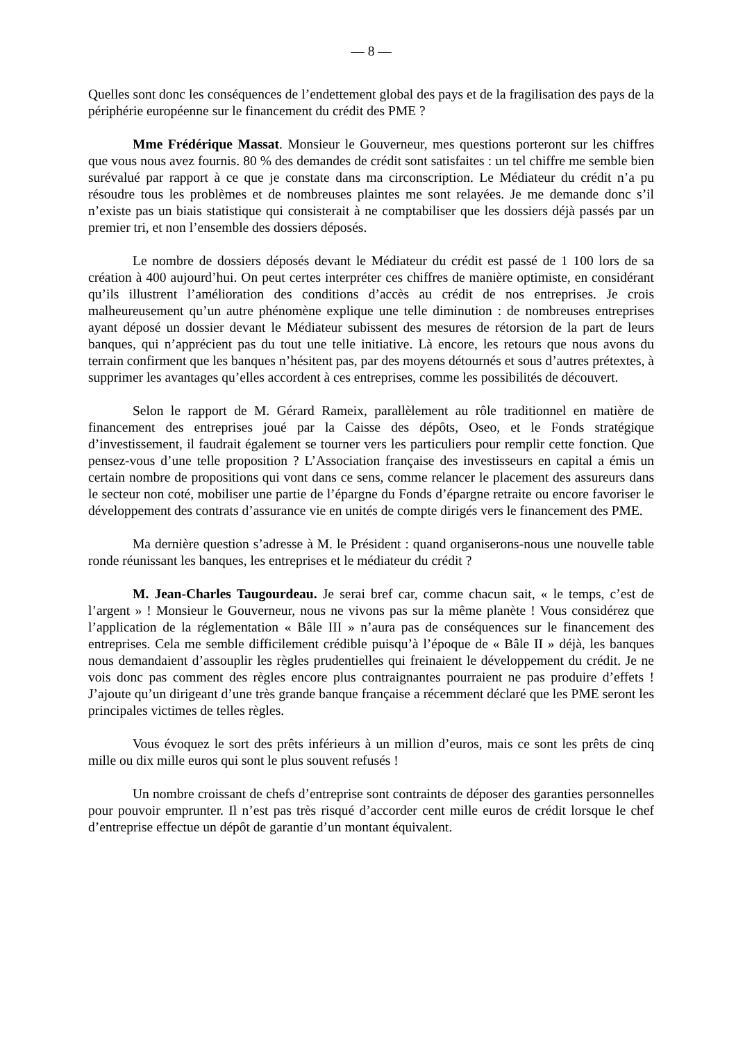— 8 —
Quelles sont donc les conséquences de l’endettement global des pays et de la fragilisation des pays de la périphérie européenne sur le financement du crédit des PME ?
Mme Frédérique Massat. Monsieur le Gouverneur, mes questions porteront sur les chiffres que vous nous avez fournis. 80 % des demandes de crédit sont satisfaites : un tel chiffre me semble bien surévalué par rapport à ce que je constate dans ma circonscription. Le Médiateur du crédit n’a pu résoudre tous les problèmes et de nombreuses plaintes me sont relayées. Je me demande donc s’il n’existe pas un biais statistique qui consisterait à ne comptabiliser que les dossiers déjà passés par un premier tri, et non l’ensemble des dossiers déposés.
Le nombre de dossiers déposés devant le Médiateur du crédit est passé de 1 100 lors de sa création à 400 aujourd’hui. On peut certes interpréter ces chiffres de manière optimiste, en considérant qu’ils illustrent l’amélioration des conditions d’accès au crédit de nos entreprises. Je crois malheureusement qu’un autre phénomène explique une telle diminution : de nombreuses entreprises ayant déposé un dossier devant le Médiateur subissent des mesures de rétorsion de la part de leurs banques, qui n’apprécient pas du tout une telle initiative. Là encore, les retours que nous avons du terrain confirment que les banques n’hésitent pas, par des moyens détournés et sous d’autres prétextes, à supprimer les avantages qu’elles accordent à ces entreprises, comme les possibilités de découvert.
Selon le rapport de M. Gérard Rameix, parallèlement au rôle traditionnel en matière de financement des entreprises joué par la Caisse des dépôts, Oseo, et le Fonds stratégique d’investissement, il faudrait également se tourner vers les particuliers pour remplir cette fonction. Que pensez-vous d’une telle proposition ? L’Association française des investisseurs en capital a émis un certain nombre de propositions qui vont dans ce sens, comme relancer le placement des assureurs dans le secteur non coté, mobiliser une partie de l’épargne du Fonds d’épargne retraite ou encore favoriser le développement des contrats d’assurance vie en unités de compte dirigés vers le financement des PME.
Ma dernière question s’adresse à M. le Président : quand organiserons-nous une nouvelle table ronde réunissant les banques, les entreprises et le médiateur du crédit ?
M. Jean-Charles Taugourdeau. Je serai bref car, comme chacun sait, « le temps, c’est de l’argent » ! Monsieur le Gouverneur, nous ne vivons pas sur la même planète ! Vous considérez que l’application de la réglementation « Bâle III » n’aura pas de conséquences sur le financement des entreprises. Cela me semble difficilement crédible puisqu’à l’époque de « Bâle II » déjà, les banques nous demandaient d’assouplir les règles prudentielles qui freinaient le développement du crédit. Je ne vois donc pas comment des règles encore plus contraignantes pourraient ne pas produire d’effets ! J’ajoute qu’un dirigeant d’une très grande banque française a récemment déclaré que les PME seront les principales victimes de telles règles.
Vous évoquez le sort des prêts inférieurs à un million d’euros, mais ce sont les prêts de cinq mille ou dix mille euros qui sont le plus souvent refusés !
Un nombre croissant de chefs d’entreprise sont contraints de déposer des garanties personnelles pour pouvoir emprunter. Il n’est pas très risqué d’accorder cent mille euros de crédit lorsque le chef d’entreprise effectue un dépôt de garantie d’un montant équivalent.